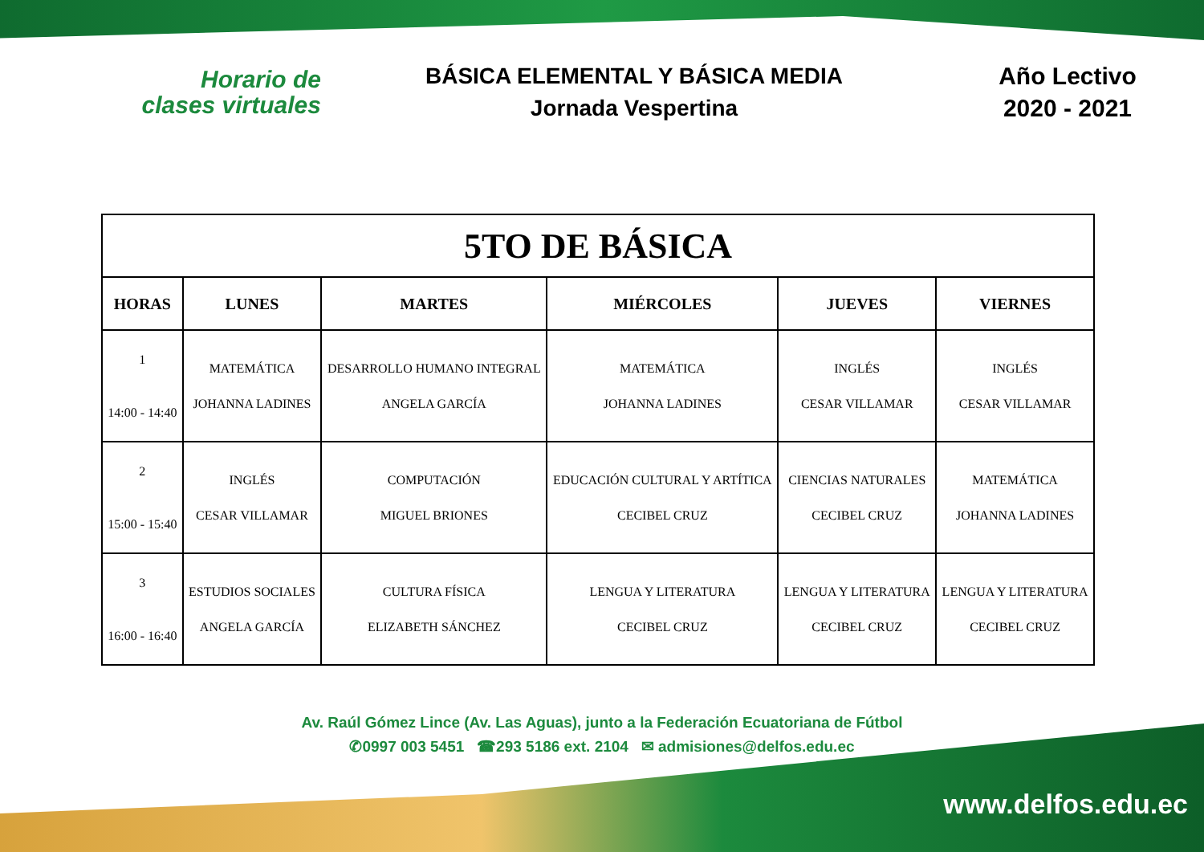Horario de
clases virtuales
BÁSICA ELEMENTAL Y BÁSICA MEDIA
Jornada Vespertina
Año Lectivo
2020 - 2021
| 5TO DE BÁSICA | | | | | |
| --- | --- | --- | --- | --- | --- |
| HORAS | LUNES | MARTES | MIÉRCOLES | JUEVES | VIERNES |
| 1 14:00 - 14:40 | MATEMÁTICA JOHANNA LADINES | DESARROLLO HUMANO INTEGRAL ANGELA GARCÍA | MATEMÁTICA JOHANNA LADINES | INGLÉS CESAR VILLAMAR | INGLÉS CESAR VILLAMAR |
| 2 15:00 - 15:40 | INGLÉS CESAR VILLAMAR | COMPUTACIÓN MIGUEL BRIONES | EDUCACIÓN CULTURAL Y ARTÍTICA CECIBEL CRUZ | CIENCIAS NATURALES CECIBEL CRUZ | MATEMÁTICA JOHANNA LADINES |
| 3 16:00 - 16:40 | ESTUDIOS SOCIALES ANGELA GARCÍA | CULTURA FÍSICA ELIZABETH SÁNCHEZ | LENGUA Y LITERATURA CECIBEL CRUZ | LENGUA Y LITERATURA CECIBEL CRUZ | LENGUA Y LITERATURA CECIBEL CRUZ |
Av. Raúl Gómez Lince (Av. Las Aguas), junto a la Federación Ecuatoriana de Fútbol
✆0997 003 5451 ☎293 5186 ext. 2104 ✉ admisiones@delfos.edu.ec
www.delfos.edu.ec